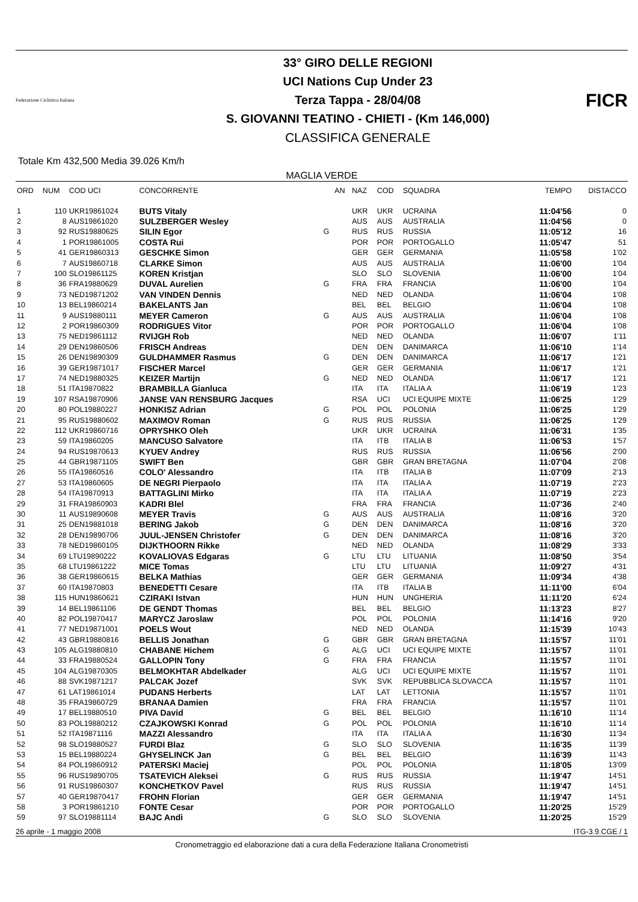Federazione Ciclistica Italiana
33° GIRO DELLE REGIONI
UCI Nations Cup Under 23
Terza Tappa - 28/04/08
S. GIOVANNI TEATINO - CHIETI - (Km 146,000)
CLASSIFICA GENERALE
FICR
Totale Km 432,500 Media 39.026 Km/h
MAGLIA VERDE
| ORD | NUM | COD UCI | CONCORRENTE | | AN | NAZ | COD | SQUADRA | TEMPO | DISTACCO |
| --- | --- | --- | --- | --- | --- | --- | --- | --- | --- | --- |
| 1 | 110 | UKR19861024 | BUTS Vitaly | | | UKR | UKR | UCRAINA | 11:04'56 | 0 |
| 2 | 8 | AUS19861020 | SULZBERGER Wesley | | | AUS | AUS | AUSTRALIA | 11:04'56 | 0 |
| 3 | 92 | RUS19880625 | SILIN Egor | G | | RUS | RUS | RUSSIA | 11:05'12 | 16 |
| 4 | 1 | POR19861005 | COSTA Rui | | | POR | POR | PORTOGALLO | 11:05'47 | 51 |
| 5 | 41 | GER19860313 | GESCHKE Simon | | | GER | GER | GERMANIA | 11:05'58 | 1'02 |
| 6 | 7 | AUS19860718 | CLARKE Simon | | | AUS | AUS | AUSTRALIA | 11:06'00 | 1'04 |
| 7 | 100 | SLO19861125 | KOREN Kristjan | | | SLO | SLO | SLOVENIA | 11:06'00 | 1'04 |
| 8 | 36 | FRA19880629 | DUVAL Aurelien | G | | FRA | FRA | FRANCIA | 11:06'00 | 1'04 |
| 9 | 73 | NED19871202 | VAN VINDEN Dennis | | | NED | NED | OLANDA | 11:06'04 | 1'08 |
| 10 | 13 | BEL19860214 | BAKELANTS Jan | | | BEL | BEL | BELGIO | 11:06'04 | 1'08 |
| 11 | 9 | AUS19880111 | MEYER Cameron | G | | AUS | AUS | AUSTRALIA | 11:06'04 | 1'08 |
| 12 | 2 | POR19860309 | RODRIGUES Vitor | | | POR | POR | PORTOGALLO | 11:06'04 | 1'08 |
| 13 | 75 | NED19861112 | RVIJGH Rob | | | NED | NED | OLANDA | 11:06'07 | 1'11 |
| 14 | 29 | DEN19860506 | FRISCH Andreas | | | DEN | DEN | DANIMARCA | 11:06'10 | 1'14 |
| 15 | 26 | DEN19890309 | GULDHAMMER Rasmus | G | | DEN | DEN | DANIMARCA | 11:06'17 | 1'21 |
| 16 | 39 | GER19871017 | FISCHER Marcel | | | GER | GER | GERMANIA | 11:06'17 | 1'21 |
| 17 | 74 | NED19880325 | KEIZER Martijn | G | | NED | NED | OLANDA | 11:06'17 | 1'21 |
| 18 | 51 | ITA19870822 | BRAMBILLA Gianluca | | | ITA | ITA | ITALIA A | 11:06'19 | 1'23 |
| 19 | 107 | RSA19870906 | JANSE VAN RENSBURG Jacques | | | RSA | UCI | UCI EQUIPE MIXTE | 11:06'25 | 1'29 |
| 20 | 80 | POL19880227 | HONKISZ Adrian | G | | POL | POL | POLONIA | 11:06'25 | 1'29 |
| 21 | 95 | RUS19880602 | MAXIMOV Roman | G | | RUS | RUS | RUSSIA | 11:06'25 | 1'29 |
| 22 | 112 | UKR19860716 | OPRYSHKO Oleh | | | UKR | UKR | UCRAINA | 11:06'31 | 1'35 |
| 23 | 59 | ITA19860205 | MANCUSO Salvatore | | | ITA | ITB | ITALIA B | 11:06'53 | 1'57 |
| 24 | 94 | RUS19870613 | KYUEV Andrey | | | RUS | RUS | RUSSIA | 11:06'56 | 2'00 |
| 25 | 44 | GBR19871105 | SWIFT Ben | | | GBR | GBR | GRAN BRETAGNA | 11:07'04 | 2'08 |
| 26 | 55 | ITA19860516 | COLO' Alessandro | | | ITA | ITB | ITALIA B | 11:07'09 | 2'13 |
| 27 | 53 | ITA19860605 | DE NEGRI Pierpaolo | | | ITA | ITA | ITALIA A | 11:07'19 | 2'23 |
| 28 | 54 | ITA19870913 | BATTAGLINI Mirko | | | ITA | ITA | ITALIA A | 11:07'19 | 2'23 |
| 29 | 31 | FRA19860903 | KADRI Blel | | | FRA | FRA | FRANCIA | 11:07'36 | 2'40 |
| 30 | 11 | AUS19890608 | MEYER Travis | G | | AUS | AUS | AUSTRALIA | 11:08'16 | 3'20 |
| 31 | 25 | DEN19881018 | BERING Jakob | G | | DEN | DEN | DANIMARCA | 11:08'16 | 3'20 |
| 32 | 28 | DEN19890706 | JUUL-JENSEN Christofer | G | | DEN | DEN | DANIMARCA | 11:08'16 | 3'20 |
| 33 | 78 | NED19860105 | DIJKTHOORN Rikke | | | NED | NED | OLANDA | 11:08'29 | 3'33 |
| 34 | 69 | LTU19890222 | KOVALIOVAS Edgaras | G | | LTU | LTU | LITUANIA | 11:08'50 | 3'54 |
| 35 | 68 | LTU19861222 | MICE Tomas | | | LTU | LTU | LITUANIA | 11:09'27 | 4'31 |
| 36 | 38 | GER19860615 | BELKA Mathias | | | GER | GER | GERMANIA | 11:09'34 | 4'38 |
| 37 | 60 | ITA19870803 | BENEDETTI Cesare | | | ITA | ITB | ITALIA B | 11:11'00 | 6'04 |
| 38 | 115 | HUN19860621 | CZIRAKI Istvan | | | HUN | HUN | UNGHERIA | 11:11'20 | 6'24 |
| 39 | 14 | BEL19861106 | DE GENDT Thomas | | | BEL | BEL | BELGIO | 11:13'23 | 8'27 |
| 40 | 82 | POL19870417 | MARYCZ Jaroslaw | | | POL | POL | POLONIA | 11:14'16 | 9'20 |
| 41 | 77 | NED19871001 | POELS Wout | | | NED | NED | OLANDA | 11:15'39 | 10'43 |
| 42 | 43 | GBR19880816 | BELLIS Jonathan | G | | GBR | GBR | GRAN BRETAGNA | 11:15'57 | 11'01 |
| 43 | 105 | ALG19880810 | CHABANE Hichem | G | | ALG | UCI | UCI EQUIPE MIXTE | 11:15'57 | 11'01 |
| 44 | 33 | FRA19880524 | GALLOPIN Tony | G | | FRA | FRA | FRANCIA | 11:15'57 | 11'01 |
| 45 | 104 | ALG19870305 | BELMOKHTAR Abdelkader | | | ALG | UCI | UCI EQUIPE MIXTE | 11:15'57 | 11'01 |
| 46 | 88 | SVK19871217 | PALCAK Jozef | | | SVK | SVK | REPUBBLICA SLOVACCA | 11:15'57 | 11'01 |
| 47 | 61 | LAT19861014 | PUDANS Herberts | | | LAT | LAT | LETTONIA | 11:15'57 | 11'01 |
| 48 | 35 | FRA19860729 | BRANAA Damien | | | FRA | FRA | FRANCIA | 11:15'57 | 11'01 |
| 49 | 17 | BEL19880510 | PIVA David | G | | BEL | BEL | BELGIO | 11:16'10 | 11'14 |
| 50 | 83 | POL19880212 | CZAJKOWSKI Konrad | G | | POL | POL | POLONIA | 11:16'10 | 11'14 |
| 51 | 52 | ITA19871116 | MAZZI Alessandro | | | ITA | ITA | ITALIA A | 11:16'30 | 11'34 |
| 52 | 98 | SLO19880527 | FURDI Blaz | G | | SLO | SLO | SLOVENIA | 11:16'35 | 11'39 |
| 53 | 15 | BEL19880224 | GHYSELINCK Jan | G | | BEL | BEL | BELGIO | 11:16'39 | 11'43 |
| 54 | 84 | POL19860912 | PATERSKI Maciej | | | POL | POL | POLONIA | 11:18'05 | 13'09 |
| 55 | 96 | RUS19890705 | TSATEVICH Aleksei | G | | RUS | RUS | RUSSIA | 11:19'47 | 14'51 |
| 56 | 91 | RUS19860307 | KONCHETKOV Pavel | | | RUS | RUS | RUSSIA | 11:19'47 | 14'51 |
| 57 | 40 | GER19870417 | FROHN Florian | | | GER | GER | GERMANIA | 11:19'47 | 14'51 |
| 58 | 3 | POR19861210 | FONTE Cesar | | | POR | POR | PORTOGALLO | 11:20'25 | 15'29 |
| 59 | 97 | SLO19881114 | BAJC Andi | G | | SLO | SLO | SLOVENIA | 11:20'25 | 15'29 |
26 aprile - 1 maggio 2008 ITG-3.9.CGE / 1
Cronometraggio ed elaborazione dati a cura della Federazione Italiana Cronometristi